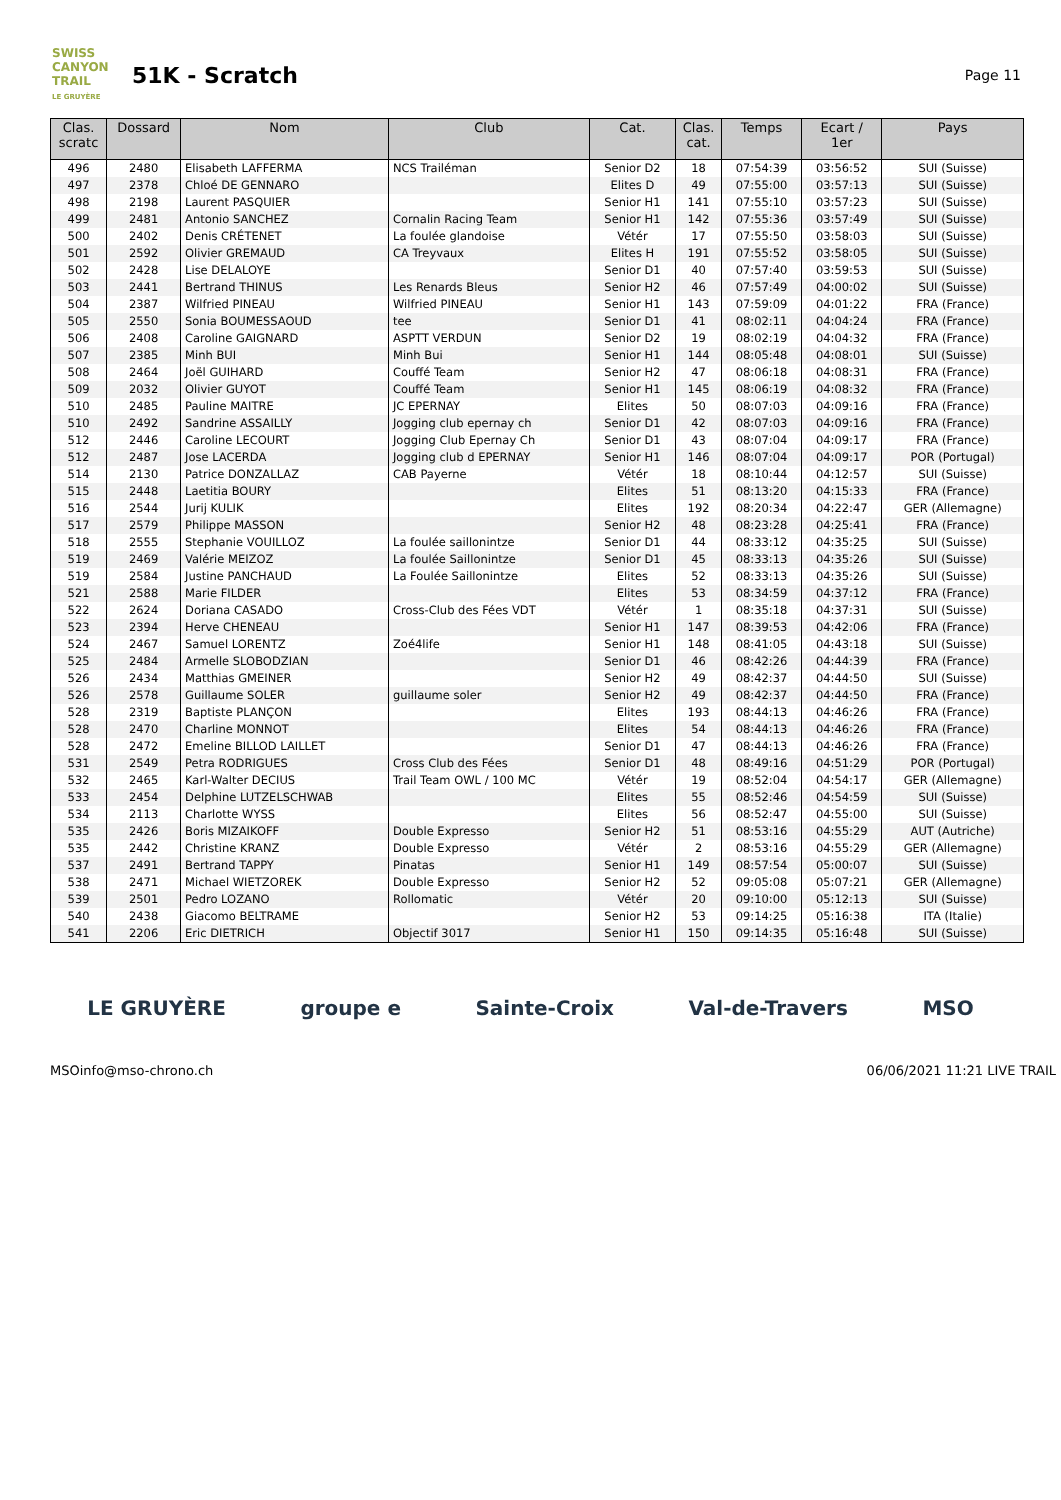SWISS CANYON TRAIL
LE GRUYÈRE
51K - Scratch
Page 11
| Clas. scratc | Dossard | Nom | Club | Cat. | Clas. cat. | Temps | Ecart / 1er | Pays |
| --- | --- | --- | --- | --- | --- | --- | --- | --- |
| 496 | 2480 | Elisabeth LAFFERMA | NCS Trailéman | Senior D2 | 18 | 07:54:39 | 03:56:52 | SUI (Suisse) |
| 497 | 2378 | Chloé DE GENNARO | | Elites D | 49 | 07:55:00 | 03:57:13 | SUI (Suisse) |
| 498 | 2198 | Laurent PASQUIER | | Senior H1 | 141 | 07:55:10 | 03:57:23 | SUI (Suisse) |
| 499 | 2481 | Antonio SANCHEZ | Cornalin Racing Team | Senior H1 | 142 | 07:55:36 | 03:57:49 | SUI (Suisse) |
| 500 | 2402 | Denis CRÉTENET | La foulée glandoise | Vétér | 17 | 07:55:50 | 03:58:03 | SUI (Suisse) |
| 501 | 2592 | Olivier GREMAUD | CA Treyvaux | Elites H | 191 | 07:55:52 | 03:58:05 | SUI (Suisse) |
| 502 | 2428 | Lise DELALOYE | | Senior D1 | 40 | 07:57:40 | 03:59:53 | SUI (Suisse) |
| 503 | 2441 | Bertrand THINUS | Les Renards Bleus | Senior H2 | 46 | 07:57:49 | 04:00:02 | SUI (Suisse) |
| 504 | 2387 | Wilfried PINEAU | Wilfried PINEAU | Senior H1 | 143 | 07:59:09 | 04:01:22 | FRA (France) |
| 505 | 2550 | Sonia BOUMESSAOUD | tee | Senior D1 | 41 | 08:02:11 | 04:04:24 | FRA (France) |
| 506 | 2408 | Caroline GAIGNARD | ASPTT VERDUN | Senior D2 | 19 | 08:02:19 | 04:04:32 | FRA (France) |
| 507 | 2385 | Minh BUI | Minh Bui | Senior H1 | 144 | 08:05:48 | 04:08:01 | SUI (Suisse) |
| 508 | 2464 | Joël GUIHARD | Couffé Team | Senior H2 | 47 | 08:06:18 | 04:08:31 | FRA (France) |
| 509 | 2032 | Olivier GUYOT | Couffé Team | Senior H1 | 145 | 08:06:19 | 04:08:32 | FRA (France) |
| 510 | 2485 | Pauline MAITRE | JC EPERNAY | Elites | 50 | 08:07:03 | 04:09:16 | FRA (France) |
| 510 | 2492 | Sandrine ASSAILLY | Jogging club epernay ch | Senior D1 | 42 | 08:07:03 | 04:09:16 | FRA (France) |
| 512 | 2446 | Caroline LECOURT | Jogging Club Epernay Ch | Senior D1 | 43 | 08:07:04 | 04:09:17 | FRA (France) |
| 512 | 2487 | Jose LACERDA | Jogging club d EPERNAY | Senior H1 | 146 | 08:07:04 | 04:09:17 | POR (Portugal) |
| 514 | 2130 | Patrice DONZALLAZ | CAB Payerne | Vétér | 18 | 08:10:44 | 04:12:57 | SUI (Suisse) |
| 515 | 2448 | Laetitia BOURY | | Elites | 51 | 08:13:20 | 04:15:33 | FRA (France) |
| 516 | 2544 | Jurij KULIK | | Elites | 192 | 08:20:34 | 04:22:47 | GER (Allemagne) |
| 517 | 2579 | Philippe MASSON | | Senior H2 | 48 | 08:23:28 | 04:25:41 | FRA (France) |
| 518 | 2555 | Stephanie VOUILLOZ | La foulée saillonintze | Senior D1 | 44 | 08:33:12 | 04:35:25 | SUI (Suisse) |
| 519 | 2469 | Valérie MEIZOZ | La foulée Saillonintze | Senior D1 | 45 | 08:33:13 | 04:35:26 | SUI (Suisse) |
| 519 | 2584 | Justine PANCHAUD | La Foulée Saillonintze | Elites | 52 | 08:33:13 | 04:35:26 | SUI (Suisse) |
| 521 | 2588 | Marie FILDER | | Elites | 53 | 08:34:59 | 04:37:12 | FRA (France) |
| 522 | 2624 | Doriana CASADO | Cross-Club des Fées VDT | Vétér | 1 | 08:35:18 | 04:37:31 | SUI (Suisse) |
| 523 | 2394 | Herve CHENEAU | | Senior H1 | 147 | 08:39:53 | 04:42:06 | FRA (France) |
| 524 | 2467 | Samuel LORENTZ | Zoé4life | Senior H1 | 148 | 08:41:05 | 04:43:18 | SUI (Suisse) |
| 525 | 2484 | Armelle SLOBODZIAN | | Senior D1 | 46 | 08:42:26 | 04:44:39 | FRA (France) |
| 526 | 2434 | Matthias GMEINER | | Senior H2 | 49 | 08:42:37 | 04:44:50 | SUI (Suisse) |
| 526 | 2578 | Guillaume SOLER | guillaume soler | Senior H2 | 49 | 08:42:37 | 04:44:50 | FRA (France) |
| 528 | 2319 | Baptiste PLANÇON | | Elites | 193 | 08:44:13 | 04:46:26 | FRA (France) |
| 528 | 2470 | Charline MONNOT | | Elites | 54 | 08:44:13 | 04:46:26 | FRA (France) |
| 528 | 2472 | Emeline BILLOD LAILLET | | Senior D1 | 47 | 08:44:13 | 04:46:26 | FRA (France) |
| 531 | 2549 | Petra RODRIGUES | Cross Club des Fées | Senior D1 | 48 | 08:49:16 | 04:51:29 | POR (Portugal) |
| 532 | 2465 | Karl-Walter DECIUS | Trail Team OWL / 100 MC | Vétér | 19 | 08:52:04 | 04:54:17 | GER (Allemagne) |
| 533 | 2454 | Delphine LUTZELSCHWAB | | Elites | 55 | 08:52:46 | 04:54:59 | SUI (Suisse) |
| 534 | 2113 | Charlotte WYSS | | Elites | 56 | 08:52:47 | 04:55:00 | SUI (Suisse) |
| 535 | 2426 | Boris MIZAIKOFF | Double Expresso | Senior H2 | 51 | 08:53:16 | 04:55:29 | AUT (Autriche) |
| 535 | 2442 | Christine KRANZ | Double Expresso | Vétér | 2 | 08:53:16 | 04:55:29 | GER (Allemagne) |
| 537 | 2491 | Bertrand TAPPY | Pinatas | Senior H1 | 149 | 08:57:54 | 05:00:07 | SUI (Suisse) |
| 538 | 2471 | Michael WIETZOREK | Double Expresso | Senior H2 | 52 | 09:05:08 | 05:07:21 | GER (Allemagne) |
| 539 | 2501 | Pedro LOZANO | Rollomatic | Vétér | 20 | 09:10:00 | 05:12:13 | SUI (Suisse) |
| 540 | 2438 | Giacomo BELTRAME | | Senior H2 | 53 | 09:14:25 | 05:16:38 | ITA (Italie) |
| 541 | 2206 | Eric DIETRICH | Objectif 3017 | Senior H1 | 150 | 09:14:35 | 05:16:48 | SUI (Suisse) |
LE GRUYÈRE groupe e Sainte-Croix Val-de-Travers MSO
MSO info@mso-chrono.ch 06/06/2021 11:21 LIVE TRAIL